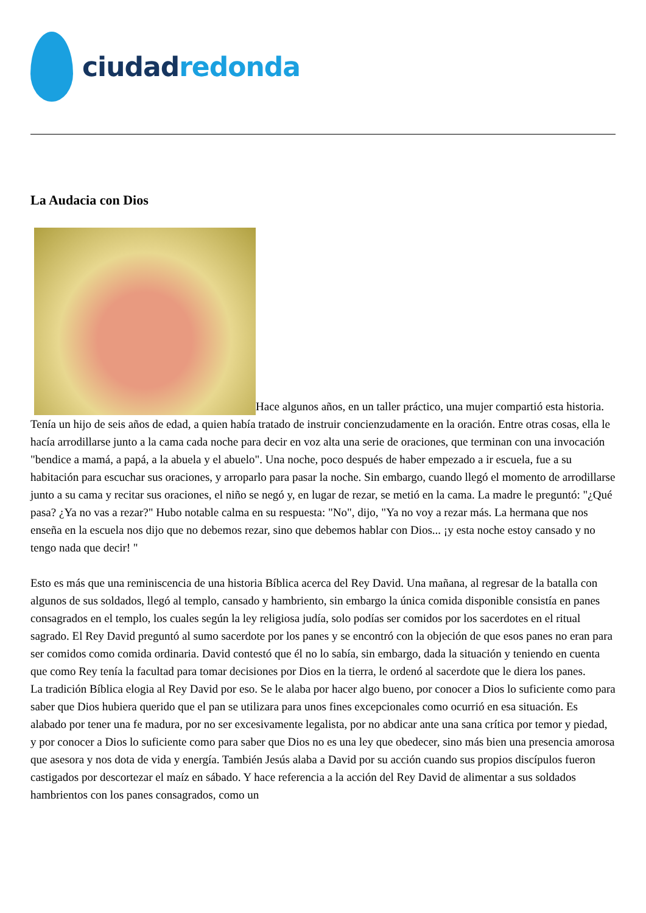ciudadredonda
La Audacia con Dios
Hace algunos años, en un taller práctico, una mujer compartió esta historia. Tenía un hijo de seis años de edad, a quien había tratado de instruir concienzudamente en la oración. Entre otras cosas, ella le hacía arrodillarse junto a la cama cada noche para decir en voz alta una serie de oraciones, que terminan con una invocación "bendice a mamá, a papá, a la abuela y el abuelo". Una noche, poco después de haber empezado a ir escuela, fue a su habitación para escuchar sus oraciones, y arroparlo para pasar la noche. Sin embargo, cuando llegó el momento de arrodillarse junto a su cama y recitar sus oraciones, el niño se negó y, en lugar de rezar, se metió en la cama. La madre le preguntó: "¿Qué pasa? ¿Ya no vas a rezar?" Hubo notable calma en su respuesta: "No", dijo, "Ya no voy a rezar más. La hermana que nos enseña en la escuela nos dijo que no debemos rezar, sino que debemos hablar con Dios... ¡y esta noche estoy cansado y no tengo nada que decir! "
Esto es más que una reminiscencia de una historia Bíblica acerca del Rey David. Una mañana, al regresar de la batalla con algunos de sus soldados, llegó al templo, cansado y hambriento, sin embargo la única comida disponible consistía en panes consagrados en el templo, los cuales según la ley religiosa judía, solo podías ser comidos por los sacerdotes en el ritual sagrado. El Rey David preguntó al sumo sacerdote por los panes y se encontró con la objeción de que esos panes no eran para ser comidos como comida ordinaria. David contestó que él no lo sabía, sin embargo, dada la situación y teniendo en cuenta que como Rey tenía la facultad para tomar decisiones por Dios en la tierra, le ordenó al sacerdote que le diera los panes.
La tradición Bíblica elogia al Rey David por eso. Se le alaba por hacer algo bueno, por conocer a Dios lo suficiente como para saber que Dios hubiera querido que el pan se utilizara para unos fines excepcionales como ocurrió en esa situación. Es alabado por tener una fe madura, por no ser excesivamente legalista, por no abdicar ante una sana crítica por temor y piedad, y por conocer a Dios lo suficiente como para saber que Dios no es una ley que obedecer, sino más bien una presencia amorosa que asesora y nos dota de vida y energía. También Jesús alaba a David por su acción cuando sus propios discípulos fueron castigados por descortezar el maíz en sábado. Y hace referencia a la acción del Rey David de alimentar a sus soldados hambrientos con los panes consagrados, como un